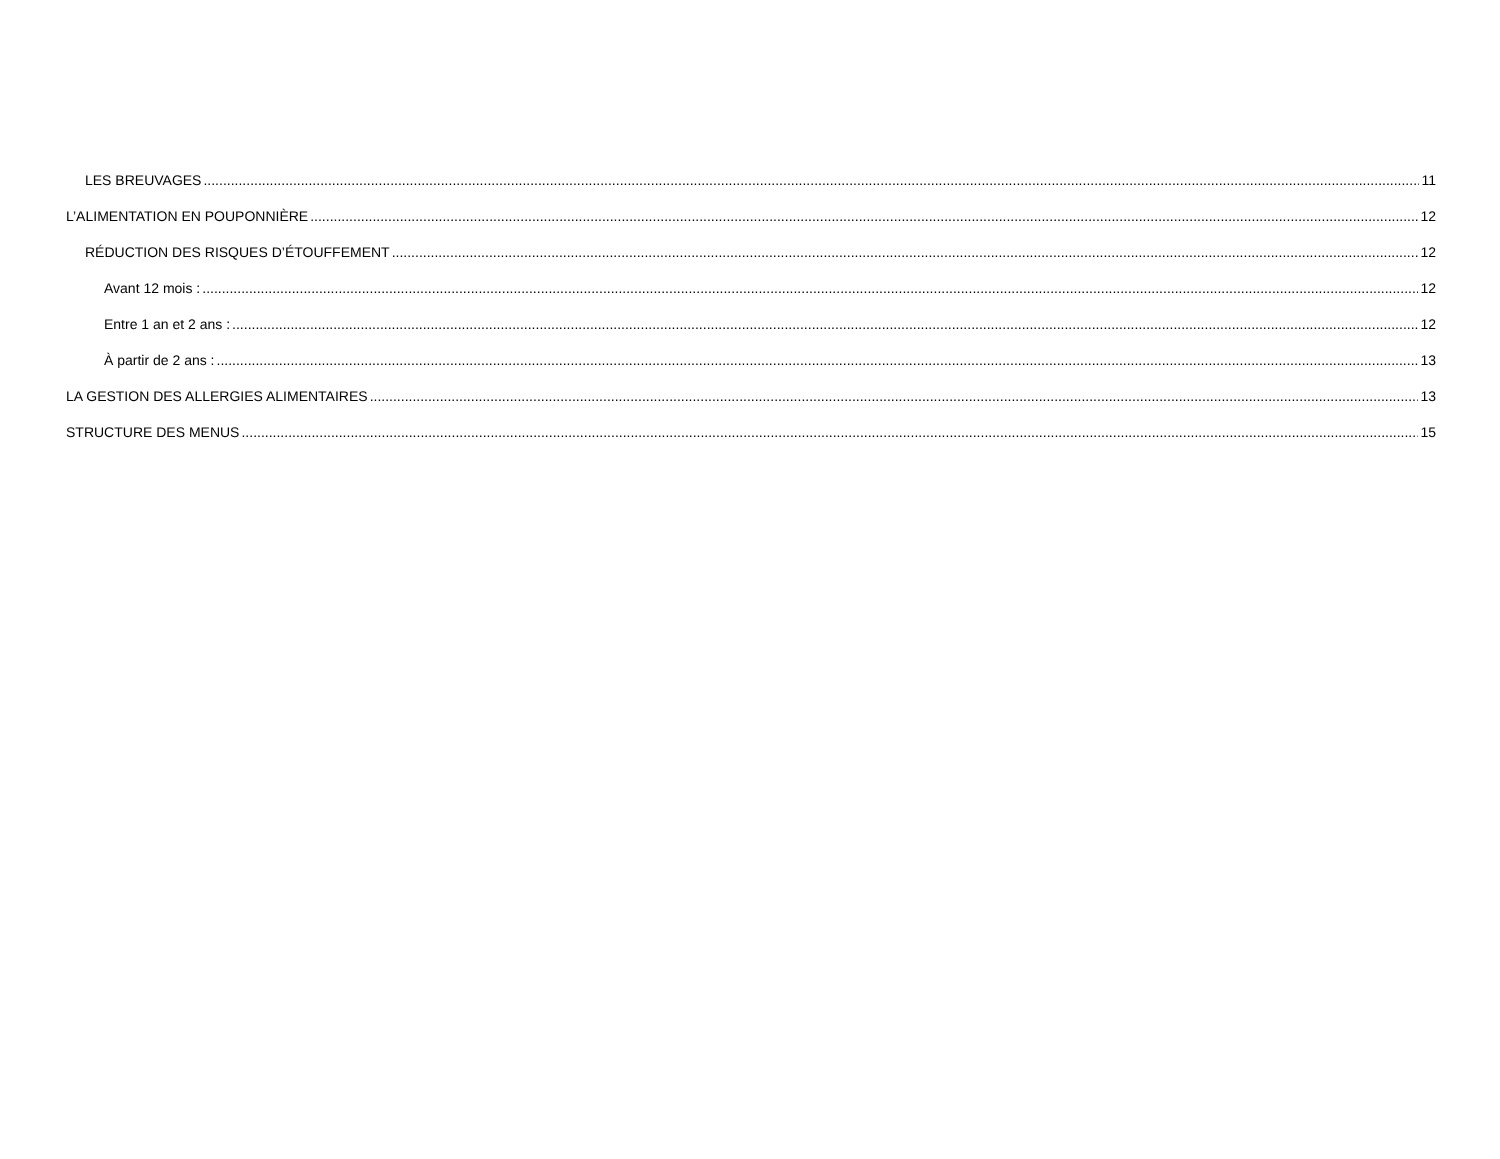LES BREUVAGES 11
L’ALIMENTATION EN POUPONNIÈRE 12
RÉDUCTION DES RISQUES D’ÉTOUFFEMENT 12
Avant 12 mois : 12
Entre 1 an et 2 ans : 12
À partir de 2 ans : 13
LA GESTION DES ALLERGIES ALIMENTAIRES 13
STRUCTURE DES MENUS 15